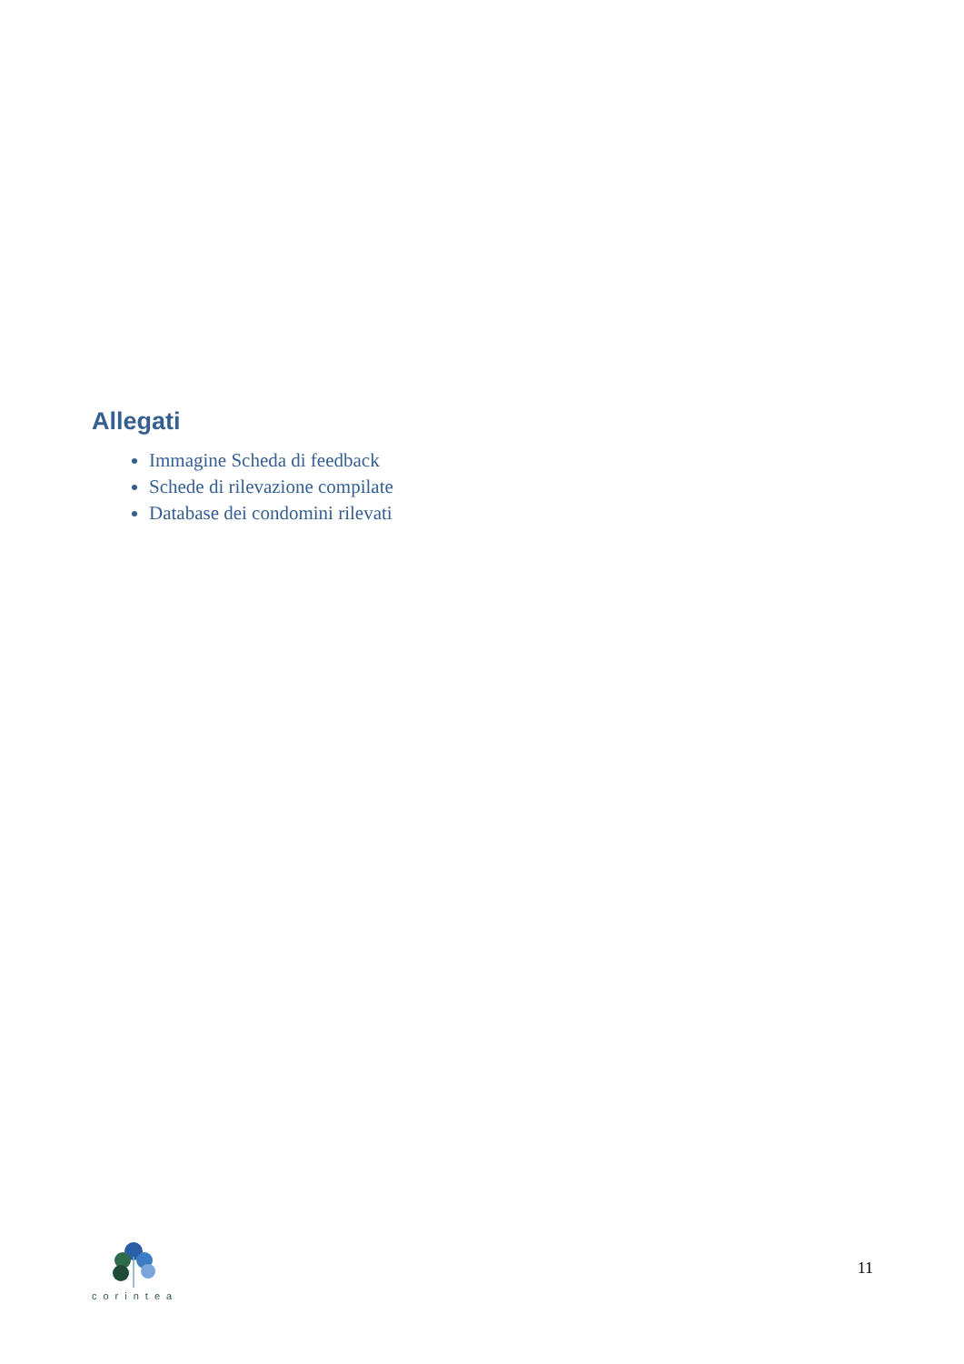Allegati
Immagine Scheda di feedback
Schede di rilevazione compilate
Database dei condomini rilevati
corintea
11